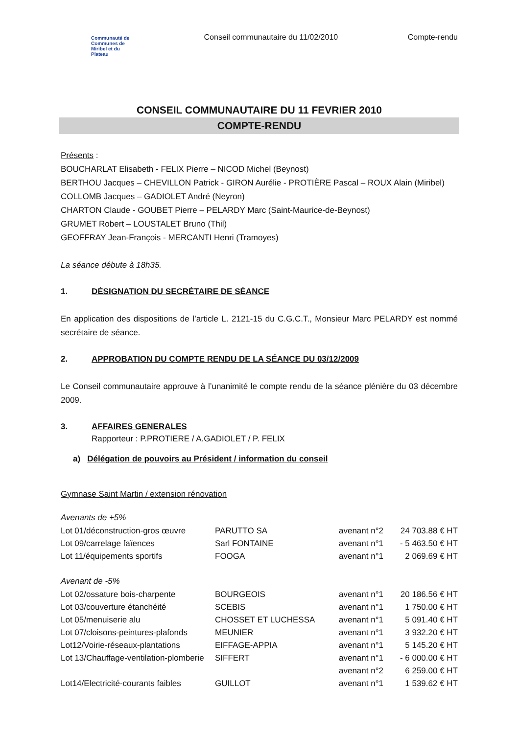Communauté de
Communes de
Miribel et du
Plateau
Conseil communautaire du 11/02/2010
Compte-rendu
CONSEIL COMMUNAUTAIRE DU 11 FEVRIER 2010
COMPTE-RENDU
Présents :
BOUCHARLAT Elisabeth - FELIX Pierre – NICOD Michel (Beynost)
BERTHOU Jacques – CHEVILLON Patrick - GIRON Aurélie - PROTIÈRE Pascal – ROUX Alain (Miribel)
COLLOMB Jacques – GADIOLET André (Neyron)
CHARTON Claude - GOUBET Pierre – PELARDY Marc (Saint-Maurice-de-Beynost)
GRUMET Robert – LOUSTALET Bruno (Thil)
GEOFFRAY Jean-François - MERCANTI Henri (Tramoyes)
La séance débute à 18h35.
1. DÉSIGNATION DU SECRÉTAIRE DE SÉANCE
En application des dispositions de l’article L. 2121-15 du C.G.C.T., Monsieur Marc PELARDY est nommé secrétaire de séance.
2. APPROBATION DU COMPTE RENDU DE LA SÉANCE DU 03/12/2009
Le Conseil communautaire approuve à l’unanimité le compte rendu de la séance plénière du 03 décembre 2009.
3. AFFAIRES GENERALES
Rapporteur : P.PROTIERE / A.GADIOLET / P. FELIX
a) Délégation de pouvoirs au Président / information du conseil
Gymnase Saint Martin / extension rénovation
Avenants de +5%
| Lot 01/déconstruction-gros œuvre | PARUTTO SA | avenant n°2 | 24 703.88 € HT |
| Lot 09/carrelage faïences | Sarl FONTAINE | avenant n°1 | - 5 463.50 € HT |
| Lot 11/équipements sportifs | FOOGA | avenant n°1 | 2 069.69 € HT |
Avenant de -5%
| Lot 02/ossature bois-charpente | BOURGEOIS | avenant n°1 | 20 186.56 € HT |
| Lot 03/couverture étanchéité | SCEBIS | avenant n°1 | 1 750.00 € HT |
| Lot 05/menuiserie alu | CHOSSET ET LUCHESSA | avenant n°1 | 5 091.40 € HT |
| Lot 07/cloisons-peintures-plafonds | MEUNIER | avenant n°1 | 3 932.20 € HT |
| Lot12/Voirie-réseaux-plantations | EIFFAGE-APPIA | avenant n°1 | 5 145.20 € HT |
| Lot 13/Chauffage-ventilation-plomberie | SIFFERT | avenant n°1 | - 6 000.00 € HT |
| | | avenant n°2 | 6 259.00 € HT |
| Lot14/Electricité-courants faibles | GUILLOT | avenant n°1 | 1 539.62 € HT |